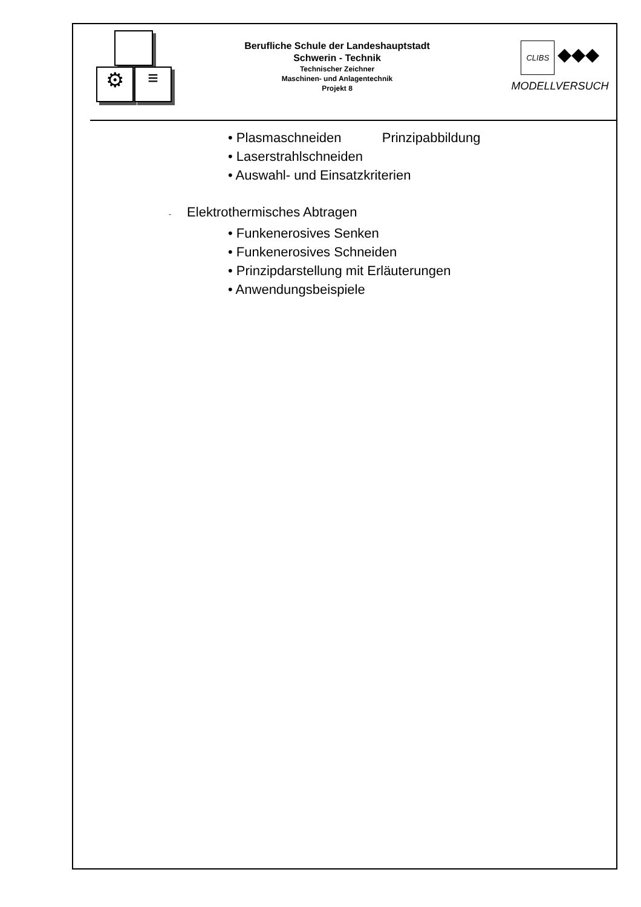⚙ ≡
Berufliche Schule der Landeshauptstadt
Schwerin - Technik
Technischer Zeichner
Maschinen- und Anlagentechnik
Projekt 8
CLIBS ◆◆◆
MODELLVERSUCH
• Plasmaschneiden Prinzipabbildung
• Laserstrahlschneiden
• Auswahl- und Einsatzkriterien
- Elektrothermisches Abtragen
• Funkenerosives Senken
• Funkenerosives Schneiden
• Prinzipdarstellung mit Erläuterungen
• Anwendungsbeispiele